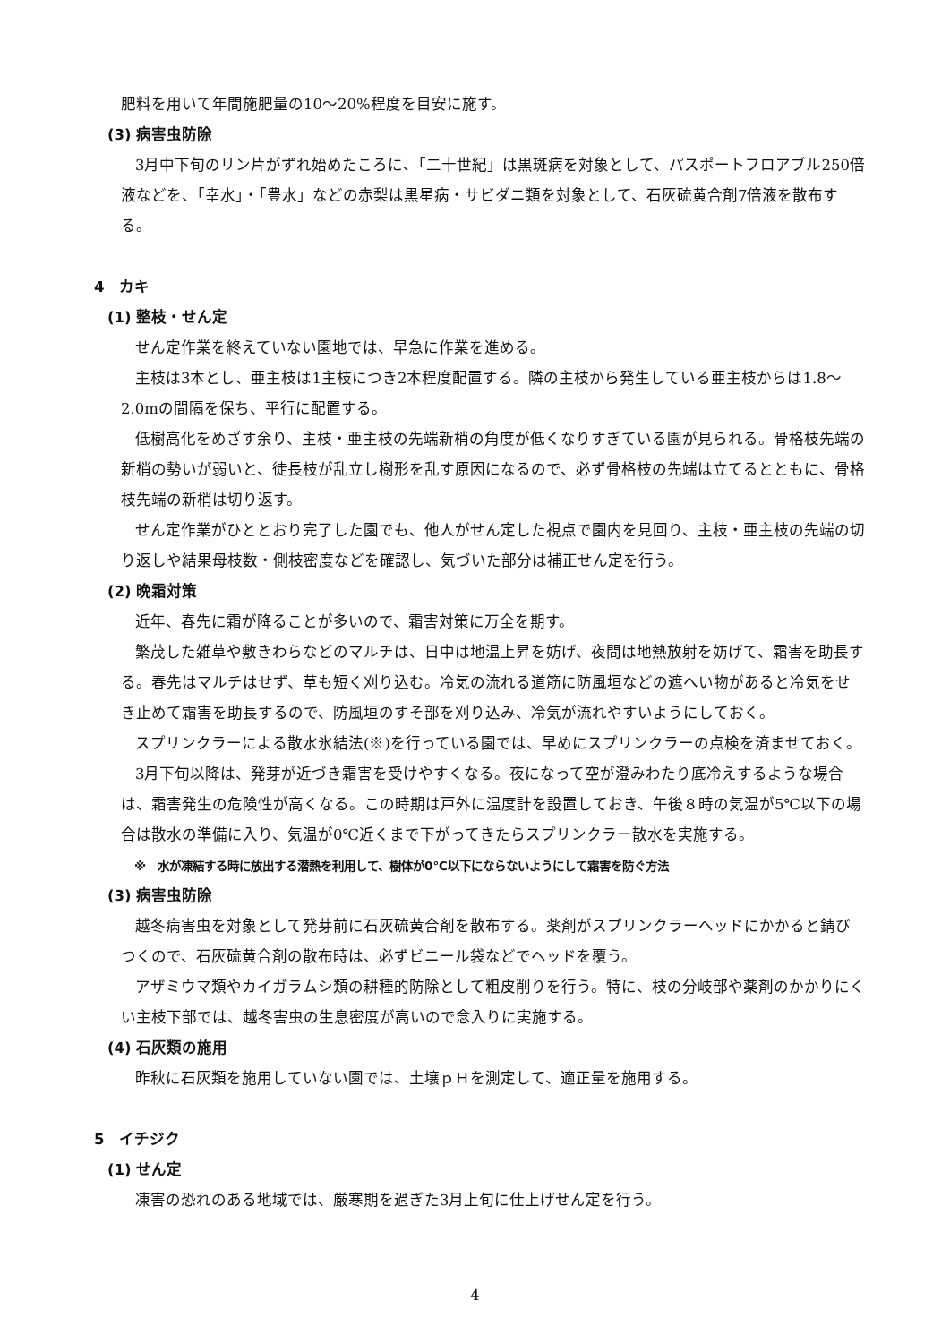肥料を用いて年間施肥量の10～20%程度を目安に施す。
(3) 病害虫防除
3月中下旬のリン片がずれ始めたころに、「二十世紀」は黒斑病を対象として、パスポートフロアブル250倍液などを、「幸水」・「豊水」などの赤梨は黒星病・サビダニ類を対象として、石灰硫黄合剤7倍液を散布する。
4　カキ
(1) 整枝・せん定
せん定作業を終えていない園地では、早急に作業を進める。
主枝は3本とし、亜主枝は1主枝につき2本程度配置する。隣の主枝から発生している亜主枝からは1.8～2.0mの間隔を保ち、平行に配置する。
低樹高化をめざす余り、主枝・亜主枝の先端新梢の角度が低くなりすぎている園が見られる。骨格枝先端の新梢の勢いが弱いと、徒長枝が乱立し樹形を乱す原因になるので、必ず骨格枝の先端は立てるとともに、骨格枝先端の新梢は切り返す。
せん定作業がひととおり完了した園でも、他人がせん定した視点で園内を見回り、主枝・亜主枝の先端の切り返しや結果母枝数・側枝密度などを確認し、気づいた部分は補正せん定を行う。
(2) 晩霜対策
近年、春先に霜が降ることが多いので、霜害対策に万全を期す。
繁茂した雑草や敷きわらなどのマルチは、日中は地温上昇を妨げ、夜間は地熱放射を妨げて、霜害を助長する。春先はマルチはせず、草も短く刈り込む。冷気の流れる道筋に防風垣などの遮へい物があると冷気をせき止めて霜害を助長するので、防風垣のすそ部を刈り込み、冷気が流れやすいようにしておく。
スプリンクラーによる散水氷結法(※)を行っている園では、早めにスプリンクラーの点検を済ませておく。
3月下旬以降は、発芽が近づき霜害を受けやすくなる。夜になって空が澄みわたり底冷えするような場合は、霜害発生の危険性が高くなる。この時期は戸外に温度計を設置しておき、午後８時の気温が5℃以下の場合は散水の準備に入り、気温が0℃近くまで下がってきたらスプリンクラー散水を実施する。
※　水が凍結する時に放出する潜熱を利用して、樹体が0℃以下にならないようにして霜害を防ぐ方法
(3) 病害虫防除
越冬病害虫を対象として発芽前に石灰硫黄合剤を散布する。薬剤がスプリンクラーヘッドにかかると錆びつくので、石灰硫黄合剤の散布時は、必ずビニール袋などでヘッドを覆う。
アザミウマ類やカイガラムシ類の耕種的防除として粗皮削りを行う。特に、枝の分岐部や薬剤のかかりにくい主枝下部では、越冬害虫の生息密度が高いので念入りに実施する。
(4) 石灰類の施用
昨秋に石灰類を施用していない園では、土壌ｐＨを測定して、適正量を施用する。
5　イチジク
(1) せん定
凍害の恐れのある地域では、厳寒期を過ぎた3月上旬に仕上げせん定を行う。
4